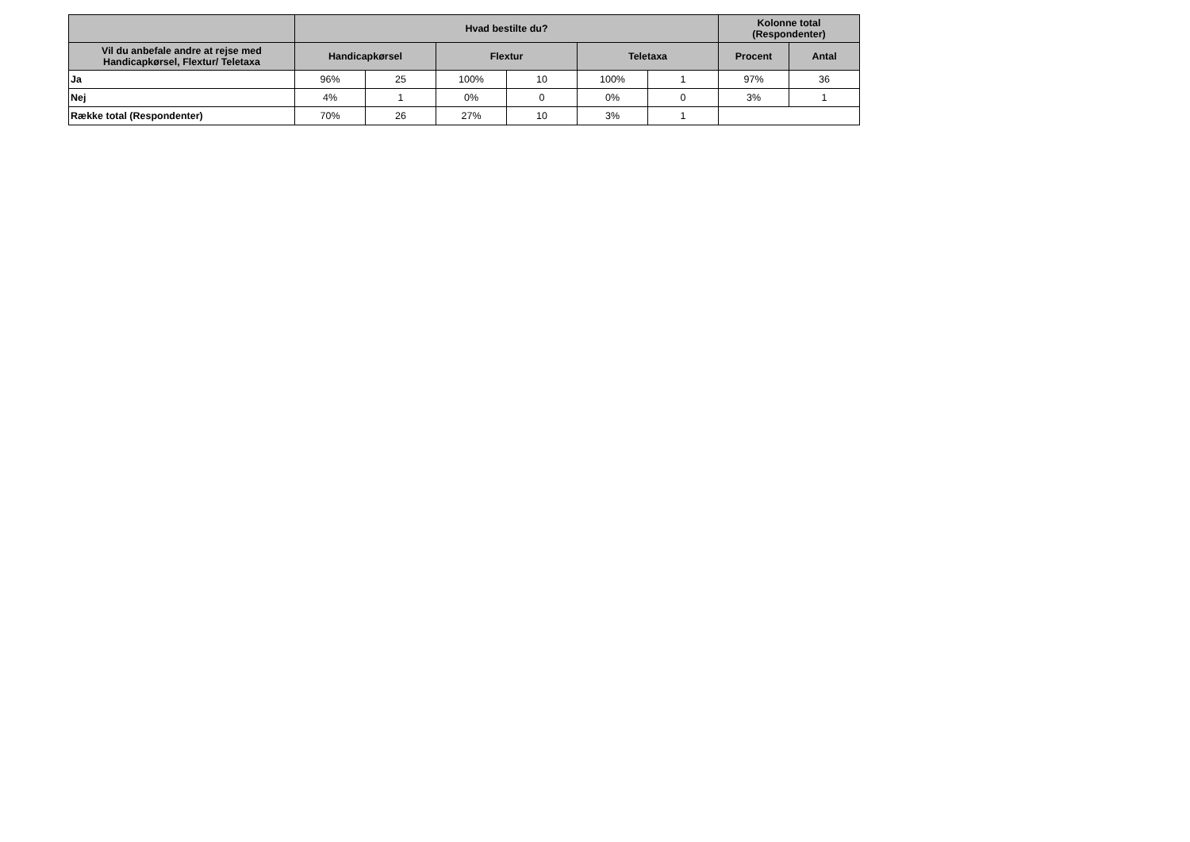| | Hvad bestilte du? | | | | | | Kolonne total (Respondenter) | |
| --- | --- | --- | --- | --- | --- | --- | --- | --- |
| Vil du anbefale andre at rejse med Handicapkørsel, Flextur/ Teletaxa | Handicapkørsel | | Flextur | | Teletaxa | | Procent | Antal |
| Ja | 96% | 25 | 100% | 10 | 100% | 1 | 97% | 36 |
| Nej | 4% | 1 | 0% | 0 | 0% | 0 | 3% | 1 |
| Række total (Respondenter) | 70% | 26 | 27% | 10 | 3% | 1 | | |